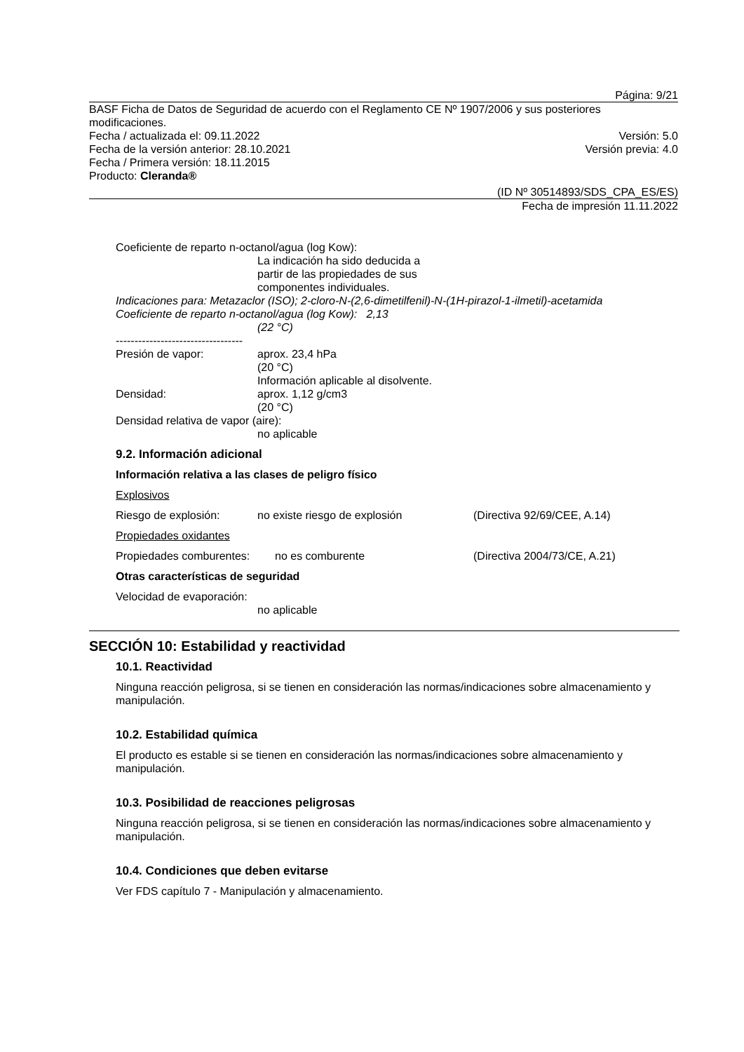Página: 9/21
BASF Ficha de Datos de Seguridad de acuerdo con el Reglamento CE Nº 1907/2006 y sus posteriores modificaciones.
Fecha / actualizada el: 09.11.2022 Versión: 5.0
Fecha de la versión anterior: 28.10.2021 Versión previa: 4.0
Fecha / Primera versión: 18.11.2015
Producto: Cleranda®
(ID Nº 30514893/SDS_CPA_ES/ES)
Fecha de impresión 11.11.2022
Coeficiente de reparto n-octanol/agua (log Kow):
La indicación ha sido deducida a
partir de las propiedades de sus
componentes individuales.
Indicaciones para: Metazaclor (ISO); 2-cloro-N-(2,6-dimetilfenil)-N-(1H-pirazol-1-ilmetil)-acetamida
Coeficiente de reparto n-octanol/agua (log Kow): 2,13
(22 °C)
----------------------------------
Presión de vapor: aprox. 23,4 hPa
(20 °C)
Información aplicable al disolvente.
Densidad: aprox. 1,12 g/cm3
(20 °C)
Densidad relativa de vapor (aire):
no aplicable
9.2. Información adicional
Información relativa a las clases de peligro físico
Explosivos
Riesgo de explosión: no existe riesgo de explosión (Directiva 92/69/CEE, A.14)
Propiedades oxidantes
Propiedades comburentes: no es comburente (Directiva 2004/73/CE, A.21)
Otras características de seguridad
Velocidad de evaporación:
no aplicable
SECCIÓN 10: Estabilidad y reactividad
10.1. Reactividad
Ninguna reacción peligrosa, si se tienen en consideración las normas/indicaciones sobre almacenamiento y manipulación.
10.2. Estabilidad química
El producto es estable si se tienen en consideración las normas/indicaciones sobre almacenamiento y manipulación.
10.3. Posibilidad de reacciones peligrosas
Ninguna reacción peligrosa, si se tienen en consideración las normas/indicaciones sobre almacenamiento y manipulación.
10.4. Condiciones que deben evitarse
Ver FDS capítulo 7 - Manipulación y almacenamiento.